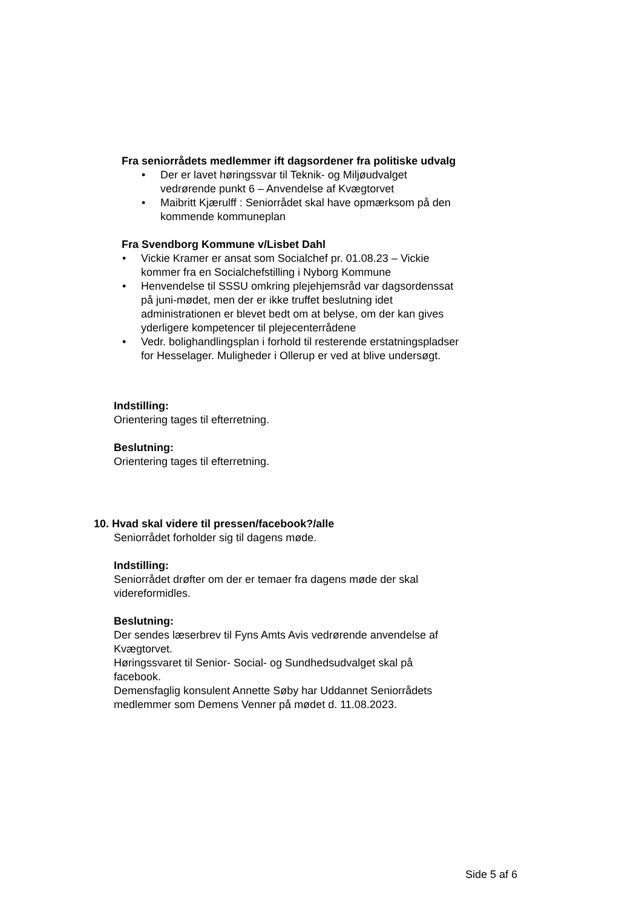Fra seniorrådets medlemmer ift dagsordener fra politiske udvalg
• Der er lavet høringssvar til Teknik- og Miljøudvalget vedrørende punkt 6 – Anvendelse af Kvægtorvet
• Maibritt Kjærulff : Seniorrådet skal have opmærksom på den kommende kommuneplan
Fra Svendborg Kommune v/Lisbet Dahl
• Vickie Kramer er ansat som Socialchef pr. 01.08.23 – Vickie kommer fra en Socialchefstilling i Nyborg Kommune
• Henvendelse til SSSU omkring plejehjemsråd var dagsordenssat på juni-mødet, men der er ikke truffet beslutning idet administrationen er blevet bedt om at belyse, om der kan gives yderligere kompetencer til plejecenterrådene
• Vedr. bolighandlingsplan i forhold til resterende erstatningspladser for Hesselager. Muligheder i Ollerup er ved at blive undersøgt.
Indstilling:
Orientering tages til efterretning.
Beslutning:
Orientering tages til efterretning.
10. Hvad skal videre til pressen/facebook?/alle
Seniorrådet forholder sig til dagens møde.
Indstilling:
Seniorrådet drøfter om der er temaer fra dagens møde der skal videreformidles.
Beslutning:
Der sendes læserbrev til Fyns Amts Avis vedrørende anvendelse af Kvægtorvet.
Høringssvaret til Senior- Social- og Sundhedsudvalget skal på facebook.
Demensfaglig konsulent Annette Søby har Uddannet Seniorrådets medlemmer som Demens Venner på mødet d. 11.08.2023.
Side 5 af 6